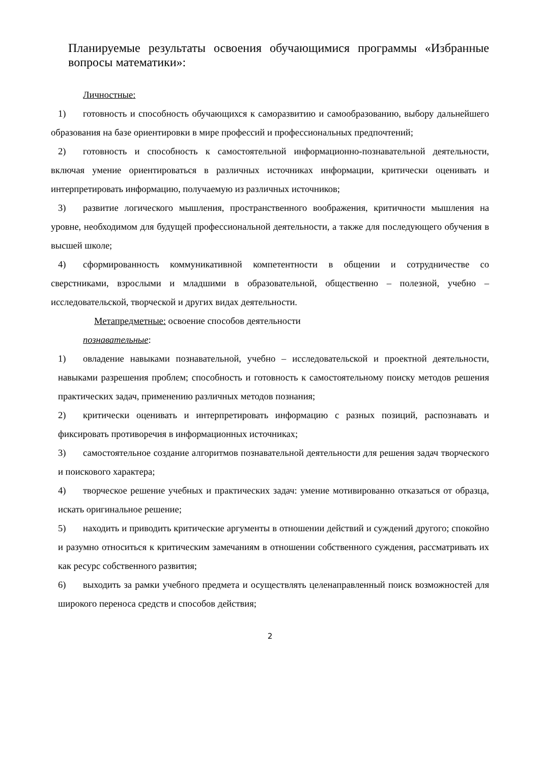Планируемые результаты освоения обучающимися программы «Избранные вопросы математики»:
Личностные:
1) готовность и способность обучающихся к саморазвитию и самообразованию, выбору дальнейшего образования на базе ориентировки в мире профессий и профессиональных предпочтений;
2) готовность и способность к самостоятельной информационно-познавательной деятельности, включая умение ориентироваться в различных источниках информации, критически оценивать и интерпретировать информацию, получаемую из различных источников;
3) развитие логического мышления, пространственного воображения, критичности мышления на уровне, необходимом для будущей профессиональной деятельности, а также для последующего обучения в высшей школе;
4) сформированность коммуникативной компетентности в общении и сотрудничестве со сверстниками, взрослыми и младшими в образовательной, общественно – полезной, учебно – исследовательской, творческой и других видах деятельности.
Метапредметные: освоение способов деятельности
познавательные:
1) овладение навыками познавательной, учебно – исследовательской и проектной деятельности, навыками разрешения проблем; способность и готовность к самостоятельному поиску методов решения практических задач, применению различных методов познания;
2) критически оценивать и интерпретировать информацию с разных позиций, распознавать и фиксировать противоречия в информационных источниках;
3) самостоятельное создание алгоритмов познавательной деятельности для решения задач творческого и поискового характера;
4) творческое решение учебных и практических задач: умение мотивированно отказаться от образца, искать оригинальное решение;
5) находить и приводить критические аргументы в отношении действий и суждений другого; спокойно и разумно относиться к критическим замечаниям в отношении собственного суждения, рассматривать их как ресурс собственного развития;
6) выходить за рамки учебного предмета и осуществлять целенаправленный поиск возможностей для широкого переноса средств и способов действия;
2